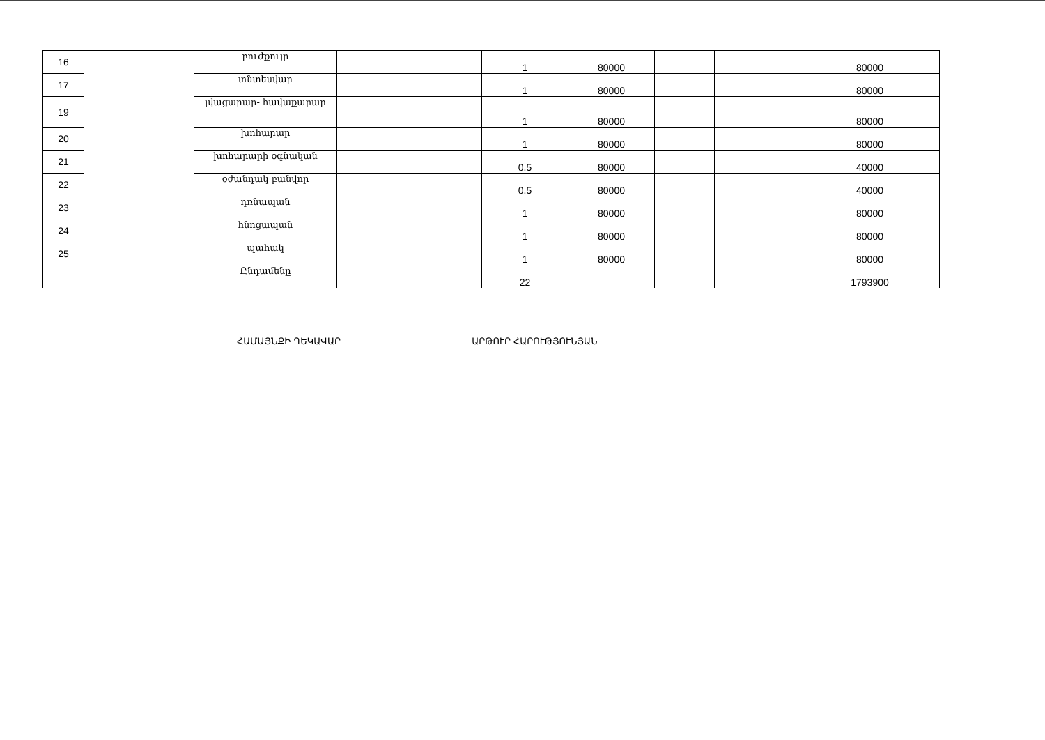| 16 | | բուժքույր | | | 1 | 80000 | | | 80000 |
| 17 | | տնտեսվար | | | 1 | 80000 | | | 80000 |
| 19 | | լվացարար- հավաքարար | | | 1 | 80000 | | | 80000 |
| 20 | | խոհարար | | | 1 | 80000 | | | 80000 |
| 21 | | խոհարարի օգնական | | | 0.5 | 80000 | | | 40000 |
| 22 | | օժանդակ բանվոր | | | 0.5 | 80000 | | | 40000 |
| 23 | | դռնապան | | | 1 | 80000 | | | 80000 |
| 24 | | հնոցապան | | | 1 | 80000 | | | 80000 |
| 25 | | պահակ | | | 1 | 80000 | | | 80000 |
| | | Ընդամենը | | | 22 | | | | 1793900 |
ՀԱՄԱՅՆՔԻ ՂԵԿԱՎԱՐ ԱՐԹՈՒՐ ՀԱՐՈՒԹՅՈՒՆՅԱՆ